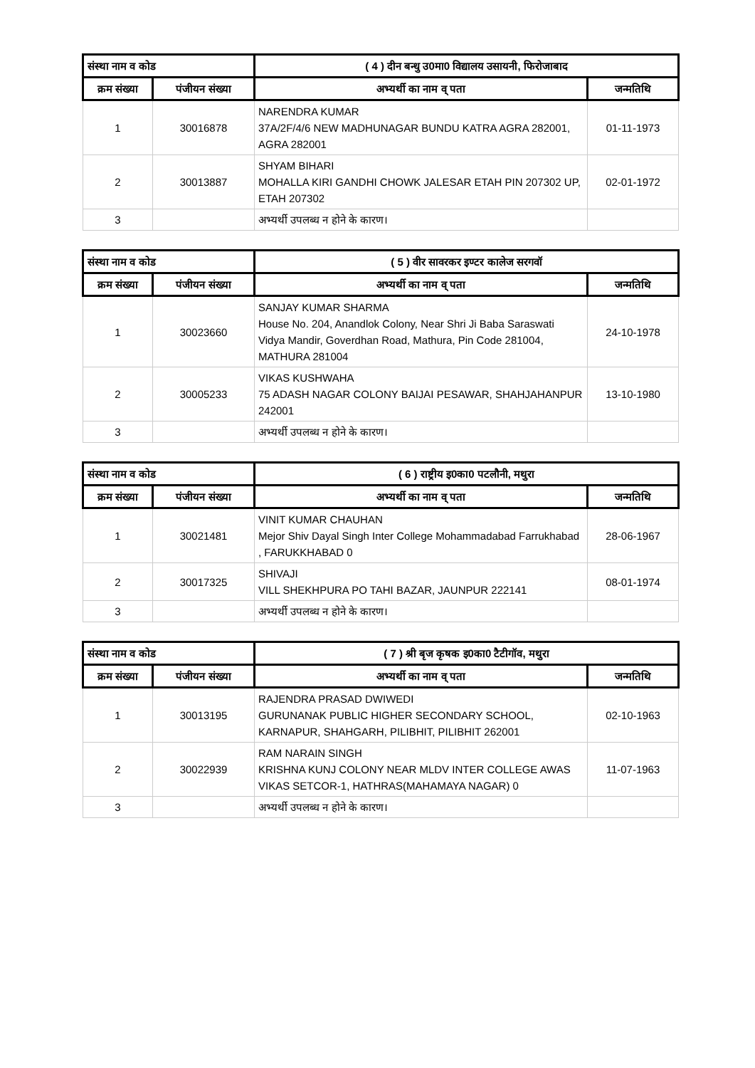| संस्था नाम व कोड | | ( 4 ) दीन बन्धु उ0मा0 विद्यालय उसायनी, फिरोजाबाद | |
| --- | --- | --- | --- |
| क्रम संख्या | पंजीयन संख्या | अभ्यर्थी का नाम व् पता | जन्मतिथि |
| 1 | 30016878 | NARENDRA KUMAR 37A/2F/4/6 NEW MADHUNAGAR BUNDU KATRA AGRA 282001, AGRA 282001 | 01-11-1973 |
| 2 | 30013887 | SHYAM BIHARI MOHALLA KIRI GANDHI CHOWK JALESAR ETAH PIN 207302 UP, ETAH 207302 | 02-01-1972 |
| 3 | | अभ्यर्थी उपलब्ध न होने के कारण। | |
| संस्था नाम व कोड | | ( 5 ) वीर सावरकर इण्टर कालेज सरगवॉ | |
| --- | --- | --- | --- |
| क्रम संख्या | पंजीयन संख्या | अभ्यर्थी का नाम व् पता | जन्मतिथि |
| 1 | 30023660 | SANJAY KUMAR SHARMA House No. 204, Anandlok Colony, Near Shri Ji Baba Saraswati Vidya Mandir, Goverdhan Road, Mathura, Pin Code 281004, MATHURA 281004 | 24-10-1978 |
| 2 | 30005233 | VIKAS KUSHWAHA 75 ADASH NAGAR COLONY BAIJAI PESAWAR, SHAHJAHANPUR 242001 | 13-10-1980 |
| 3 | | अभ्यर्थी उपलब्ध न होने के कारण। | |
| संस्था नाम व कोड | | ( 6 ) राष्ट्रीय इ0का0 पटलौनी, मथुरा | |
| --- | --- | --- | --- |
| क्रम संख्या | पंजीयन संख्या | अभ्यर्थी का नाम व् पता | जन्मतिथि |
| 1 | 30021481 | VINIT KUMAR CHAUHAN Mejor Shiv Dayal Singh Inter College Mohammadabad Farrukhabad , FARUKKHABAD 0 | 28-06-1967 |
| 2 | 30017325 | SHIVAJI VILL SHEKHPURA PO TAHI BAZAR, JAUNPUR 222141 | 08-01-1974 |
| 3 | | अभ्यर्थी उपलब्ध न होने के कारण। | |
| संस्था नाम व कोड | | ( 7 ) श्री बृज कृषक इ0का0 टैटीगॉव, मथुरा | |
| --- | --- | --- | --- |
| क्रम संख्या | पंजीयन संख्या | अभ्यर्थी का नाम व् पता | जन्मतिथि |
| 1 | 30013195 | RAJENDRA PRASAD DWIWEDI GURUNANAK PUBLIC HIGHER SECONDARY SCHOOL, KARNAPUR, SHAHGARH, PILIBHIT, PILIBHIT 262001 | 02-10-1963 |
| 2 | 30022939 | RAM NARAIN SINGH KRISHNA KUNJ COLONY NEAR MLDV INTER COLLEGE AWAS VIKAS SETCOR-1, HATHRAS(MAHAMAYA NAGAR) 0 | 11-07-1963 |
| 3 | | अभ्यर्थी उपलब्ध न होने के कारण। | |